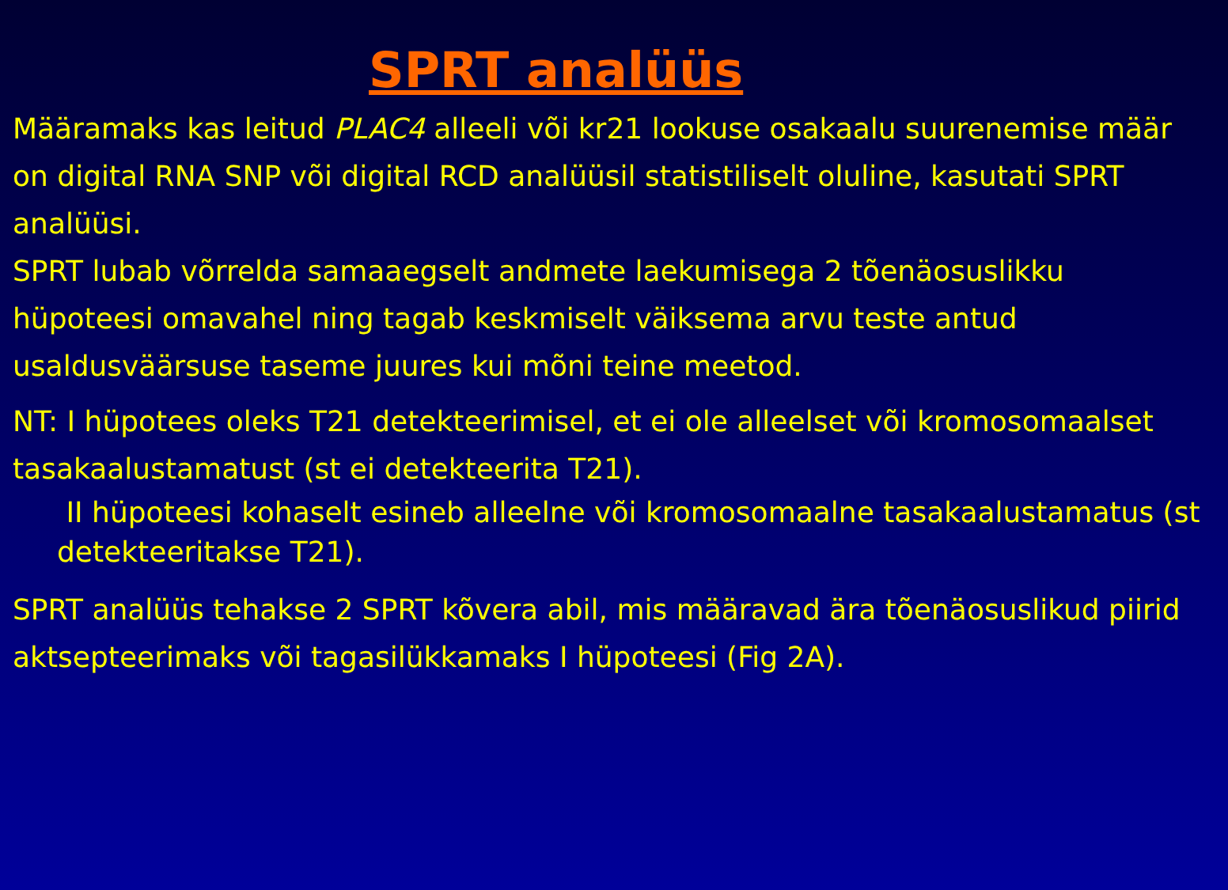SPRT analüüs
Määramaks kas leitud PLAC4 alleeli või kr21 lookuse osakaalu suurenemise määr on digital RNA SNP või digital RCD analüüsil statistiliselt oluline, kasutati SPRT analüüsi.
SPRT lubab võrrelda samaaegselt andmete laekumisega 2 tõenäosuslikku hüpoteesi omavahel ning tagab keskmiselt väiksema arvu teste antud usaldusväärsuse taseme juures kui mõni teine meetod.
NT: I hüpotees oleks T21 detekteerimisel, et ei ole alleelset või kromosomaalset tasakaalustamatust (st ei detekteerita T21).
II hüpoteesi kohaselt esineb alleelne või kromosomaalne tasakaalustamatus (st detekteeritakse T21).
SPRT analüüs tehakse 2 SPRT kõvera abil, mis määravad ära tõenäosuslikud piirid aktsepteerimaks või tagasilükkamaks I hüpoteesi (Fig 2A).